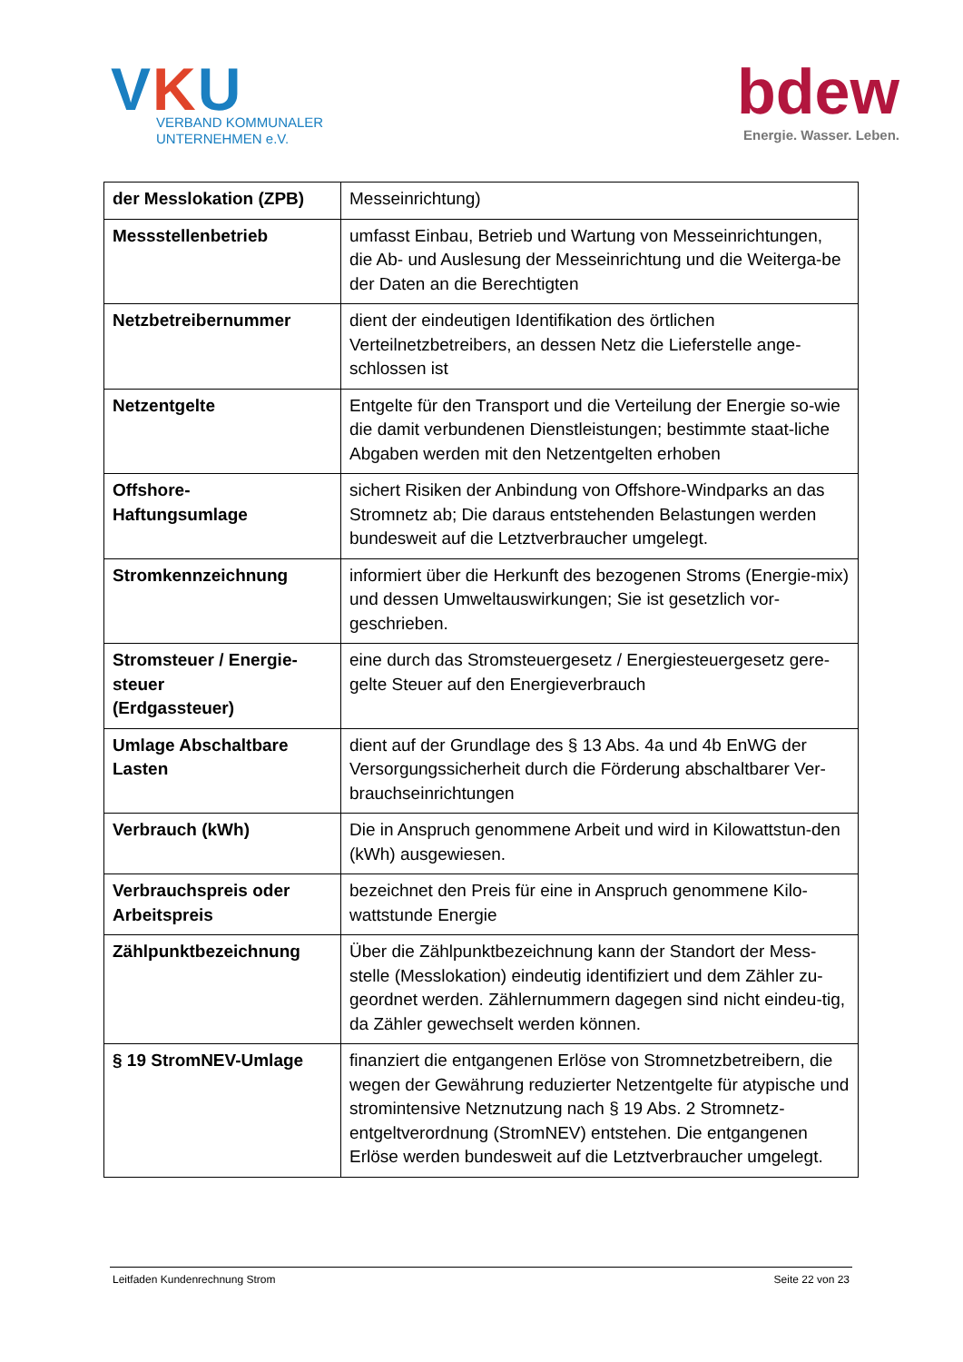VKU
VERBAND KOMMUNALER
UNTERNEHMEN e.V.
bdew
Energie. Wasser. Leben.
| der Messlokation (ZPB) | Messeinrichtung) |
| Messstellenbetrieb | umfasst Einbau, Betrieb und Wartung von Messeinrichtungen, die Ab- und Auslesung der Messeinrichtung und die Weiterga-be der Daten an die Berechtigten |
| Netzbetreibernummer | dient der eindeutigen Identifikation des örtlichen Verteilnetzbetreibers, an dessen Netz die Lieferstelle ange-schlossen ist |
| Netzentgelte | Entgelte für den Transport und die Verteilung der Energie so-wie die damit verbundenen Dienstleistungen; bestimmte staat-liche Abgaben werden mit den Netzentgelten erhoben |
| Offshore- Haftungsumlage | sichert Risiken der Anbindung von Offshore-Windparks an das Stromnetz ab; Die daraus entstehenden Belastungen werden bundesweit auf die Letztverbraucher umgelegt. |
| Stromkennzeichnung | informiert über die Herkunft des bezogenen Stroms (Energie-mix) und dessen Umweltauswirkungen; Sie ist gesetzlich vor-geschrieben. |
| Stromsteuer / Energie-steuer (Erdgassteuer) | eine durch das Stromsteuergesetz / Energiesteuergesetz gere-gelte Steuer auf den Energieverbrauch |
| Umlage Abschaltbare Lasten | dient auf der Grundlage des § 13 Abs. 4a und 4b EnWG der Versorgungssicherheit durch die Förderung abschaltbarer Ver-brauchseinrichtungen |
| Verbrauch (kWh) | Die in Anspruch genommene Arbeit und wird in Kilowattstun-den (kWh) ausgewiesen. |
| Verbrauchspreis oder Arbeitspreis | bezeichnet den Preis für eine in Anspruch genommene Kilo-wattstunde Energie |
| Zählpunktbezeichnung | Über die Zählpunktbezeichnung kann der Standort der Mess-stelle (Messlokation) eindeutig identifiziert und dem Zähler zu-geordnet werden. Zählernummern dagegen sind nicht eindeu-tig, da Zähler gewechselt werden können. |
| § 19 StromNEV-Umlage | finanziert die entgangenen Erlöse von Stromnetzbetreibern, die wegen der Gewährung reduzierter Netzentgelte für atypische und stromintensive Netznutzung nach § 19 Abs. 2 Stromnetz-entgeltverordnung (StromNEV) entstehen. Die entgangenen Erlöse werden bundesweit auf die Letztverbraucher umgelegt. |
Leitfaden Kundenrechnung Strom Seite 22 von 23